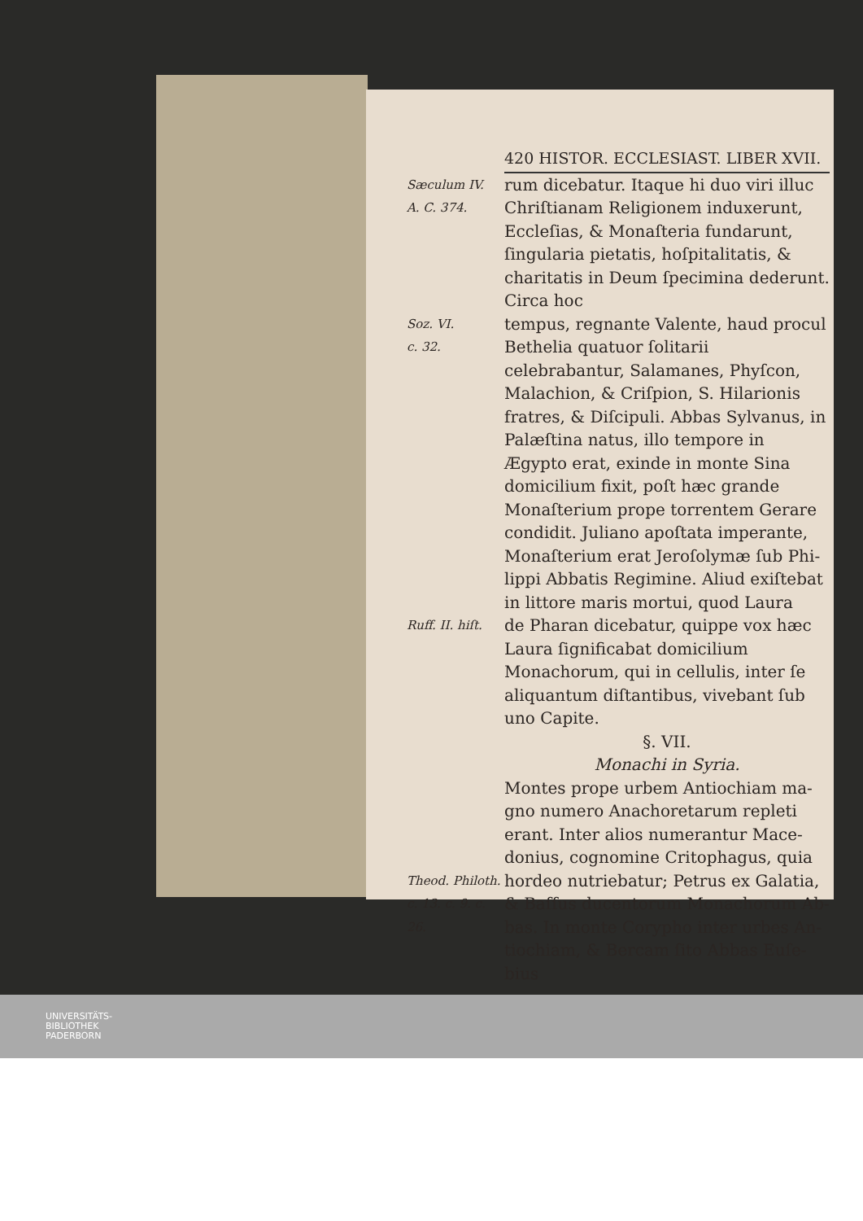420 HISTOR. ECCLESIAST. LIBER XVII.
Sæculum IV.
A. C. 374.
rum dicebatur. Itaque hi duo viri illuc Chriſtianam Religionem induxerunt, Ec­cleſias, & Monaſteria fundarunt, ſingula­ria pietatis, hoſpitalitatis, & charitatis in Deum ſpecimina dederunt. Circa hoc
Soz. VI.
c. 32.
tempus, regnante Valente, haud procul Bethelia quatuor ſolitarii celebrabantur, Salamanes, Phyſcon, Malachion, & Criſ­pion, S. Hilarionis fratres, & Diſcipuli. Abbas Sylvanus, in Palæſtina natus, illo tempore in Ægypto erat, exinde in mon­te Sina domicilium fixit, poſt hæc gran­de Monaſterium prope torrentem Gera­re condidit. Juliano apoſtata imperan­te, Monaſterium erat Jeroſolymæ ſub Phi­lippi Abbatis Regimine. Aliud exiſte­bat in littore maris mortui, quod Laura
Ruff. II. hiſt.
de Pharan dicebatur, quippe vox hæc Laura ſignificabat domicilium Monacho­rum, qui in cellulis, inter ſe aliquantum di­ſtantibus, vivebant ſub uno Capite.
§. VII.
Monachi in Syria.
Montes prope urbem Antiochiam ma­gno numero Anachoretarum reple­ti erant. Inter alios numerantur Mace­donius, cognomine Critophagus, quia
Theod. Phi­loth. c. 13. c. 9. c. 26.
hordeo nutriebatur; Petrus ex Galatia, & Baſſus ducentorum Monachorum Ab­bas. In monte Corypho inter urbes An­tiochiam, & Bercam ſito Abbas Euſe­bius
UNIVERSITÄTS-
BIBLIOTHEK
PADERBORN